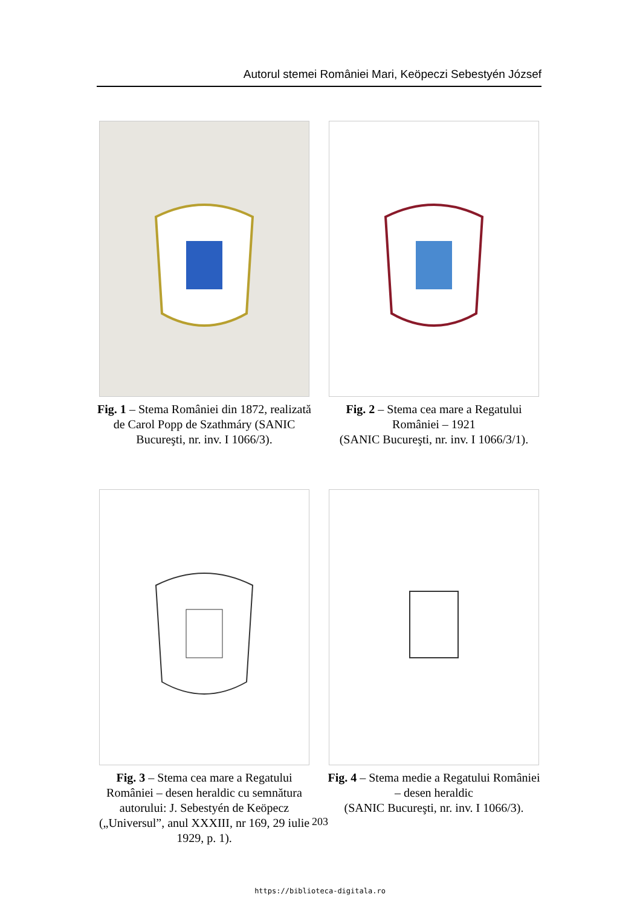Autorul stemei României Mari, Keöpeczi Sebestyén József
Fig. 1 – Stema României din 1872, realizată de Carol Popp de Szathmáry (SANIC Bucureşti, nr. inv. I 1066/3).
Fig. 2 – Stema cea mare a Regatului României – 1921
(SANIC Bucureşti, nr. inv. I 1066/3/1).
Fig. 3 – Stema cea mare a Regatului României – desen heraldic cu semnătura autorului: J. Sebestyén de Keöpecz („Universul”, anul XXXIII, nr 169, 29 iulie 1929, p. 1).
Fig. 4 – Stema medie a Regatului României – desen heraldic
(SANIC Bucureşti, nr. inv. I 1066/3).
203
https://biblioteca-digitala.ro